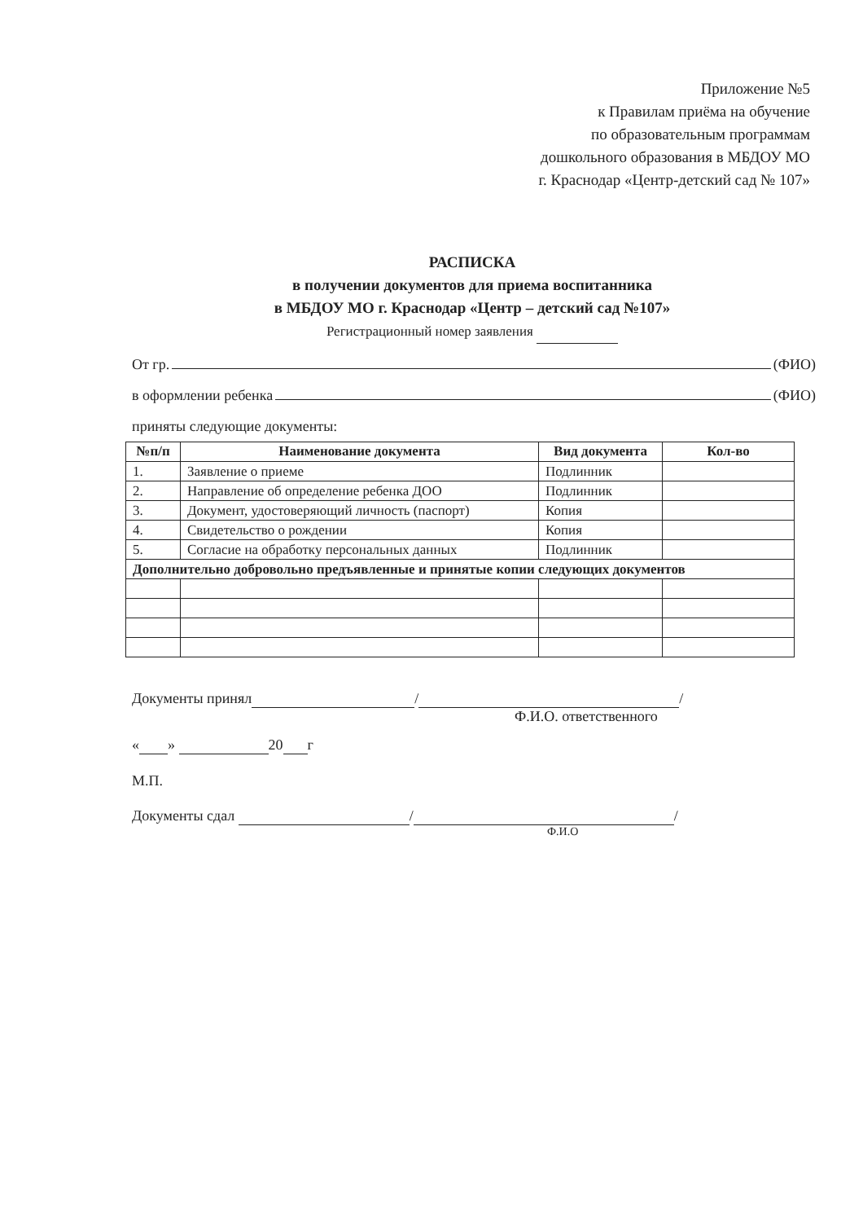Приложение №5
к Правилам приёма на обучение
по образовательным программам
дошкольного образования в МБДОУ МО
г. Краснодар «Центр-детский сад № 107»
РАСПИСКА
в получении документов для приема воспитанника
в МБДОУ МО г. Краснодар «Центр – детский сад №107»
Регистрационный номер заявления
От гр. (ФИО)
в оформлении ребенка (ФИО)
приняты следующие документы:
| №п/п | Наименование документа | Вид документа | Кол-во |
| --- | --- | --- | --- |
| 1. | Заявление о приеме | Подлинник | |
| 2. | Направление об определение ребенка ДОО | Подлинник | |
| 3. | Документ, удостоверяющий личность (паспорт) | Копия | |
| 4. | Свидетельство о рождении | Копия | |
| 5. | Согласие на обработку персональных данных | Подлинник | |
| Дополнительно добровольно предъявленные и принятые копии следующих документов | | | |
Документы принял / /
Ф.И.О. ответственного
« » 20 г
М.П.
Документы сдал / /
Ф.И.О